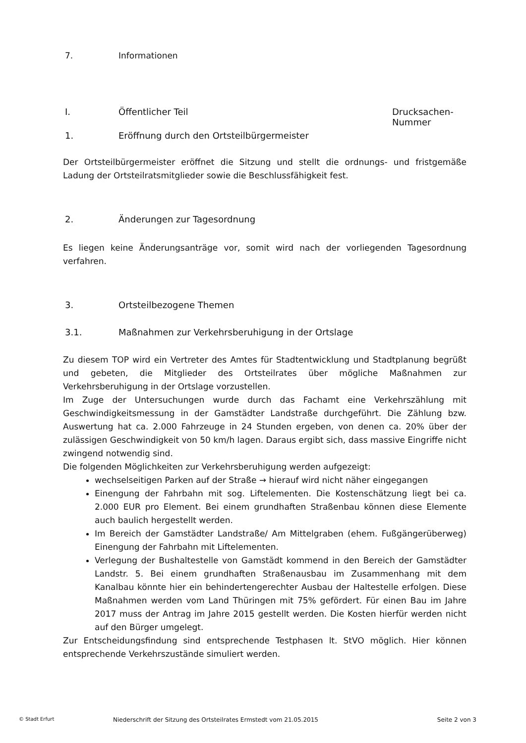7. Informationen
I. Öffentlicher Teil Drucksachen-
Nummer
1. Eröffnung durch den Ortsteilbürgermeister
Der Ortsteilbürgermeister eröffnet die Sitzung und stellt die ordnungs- und fristgemäße Ladung der Ortsteilratsmitglieder sowie die Beschlussfähigkeit fest.
2. Änderungen zur Tagesordnung
Es liegen keine Änderungsanträge vor, somit wird nach der vorliegenden Tagesordnung verfahren.
3. Ortsteilbezogene Themen
3.1. Maßnahmen zur Verkehrsberuhigung in der Ortslage
Zu diesem TOP wird ein Vertreter des Amtes für Stadtentwicklung und Stadtplanung begrüßt und gebeten, die Mitglieder des Ortsteilrates über mögliche Maßnahmen zur Verkehrsberuhigung in der Ortslage vorzustellen.
Im Zuge der Untersuchungen wurde durch das Fachamt eine Verkehrszählung mit Geschwindigkeitsmessung in der Gamstädter Landstraße durchgeführt. Die Zählung bzw. Auswertung hat ca. 2.000 Fahrzeuge in 24 Stunden ergeben, von denen ca. 20% über der zulässigen Geschwindigkeit von 50 km/h lagen. Daraus ergibt sich, dass massive Eingriffe nicht zwingend notwendig sind.
Die folgenden Möglichkeiten zur Verkehrsberuhigung werden aufgezeigt:
wechselseitigen Parken auf der Straße → hierauf wird nicht näher eingegangen
Einengung der Fahrbahn mit sog. Liftelementen. Die Kostenschätzung liegt bei ca. 2.000 EUR pro Element. Bei einem grundhaften Straßenbau können diese Elemente auch baulich hergestellt werden.
Im Bereich der Gamstädter Landstraße/ Am Mittelgraben (ehem. Fußgängerüberweg) Einengung der Fahrbahn mit Liftelementen.
Verlegung der Bushaltestelle von Gamstädt kommend in den Bereich der Gamstädter Landstr. 5. Bei einem grundhaften Straßenausbau im Zusammenhang mit dem Kanalbau könnte hier ein behindertengerechter Ausbau der Haltestelle erfolgen. Diese Maßnahmen werden vom Land Thüringen mit 75% gefördert. Für einen Bau im Jahre 2017 muss der Antrag im Jahre 2015 gestellt werden. Die Kosten hierfür werden nicht auf den Bürger umgelegt.
Zur Entscheidungsfindung sind entsprechende Testphasen lt. StVO möglich. Hier können entsprechende Verkehrszustände simuliert werden.
© Stadt Erfurt Niederschrift der Sitzung des Ortsteilrates Ermstedt vom 21.05.2015 Seite 2 von 3